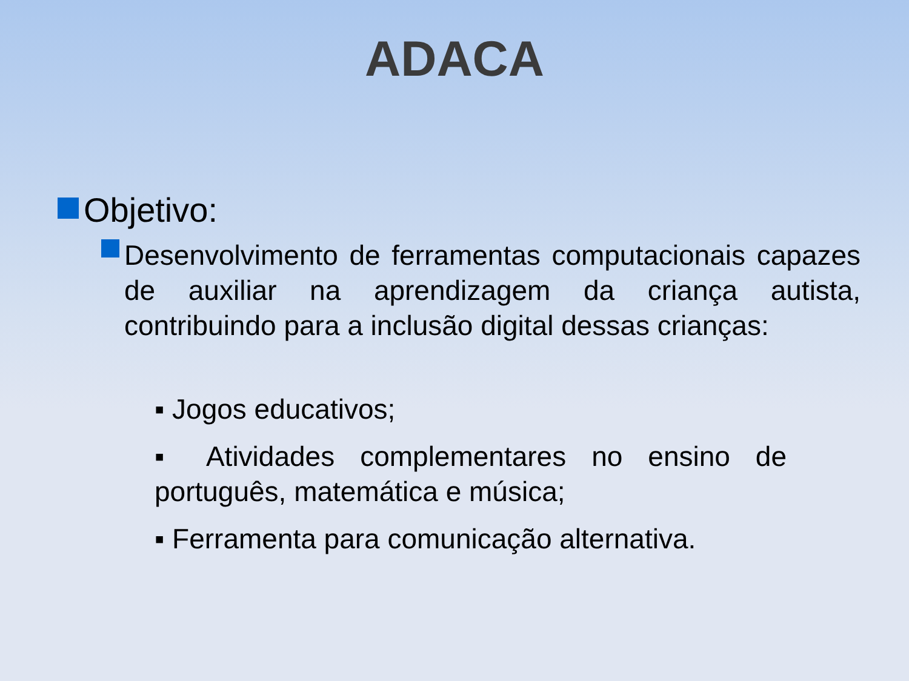ADACA
Objetivo:
Desenvolvimento de ferramentas computacionais capazes de auxiliar na aprendizagem da criança autista, contribuindo para a inclusão digital dessas crianças:
▪ Jogos educativos;
▪ Atividades complementares no ensino de português, matemática e música;
▪ Ferramenta para comunicação alternativa.